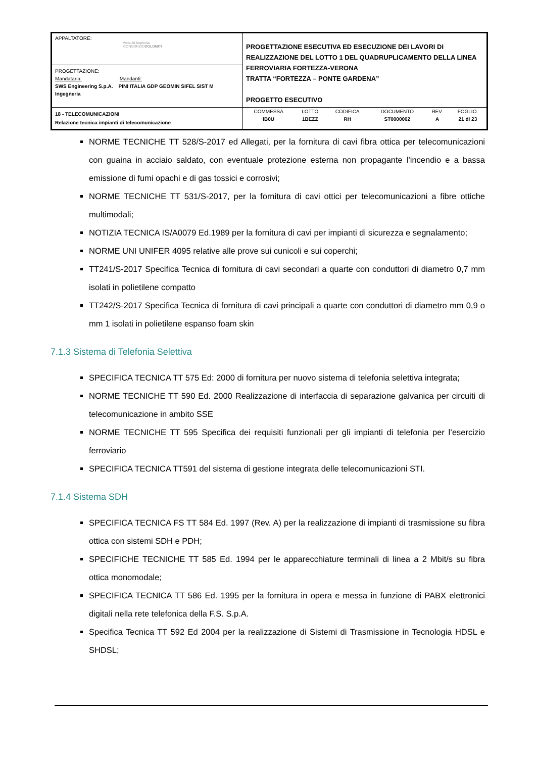| APPALTATORE: webuild Implenia CONSORZIO DOLOMITI | PROGETTAZIONE ESECUTIVA ED ESECUZIONE DEI LAVORI DI REALIZZAZIONE DEL LOTTO 1 DEL QUADRUPLICAMENTO DELLA LINEA FERROVIARIA FORTEZZA-VERONA TRATTA “FORTEZZA – PONTE GARDENA” PROGETTO ESECUTIVO |
| PROGETTAZIONE: Mandataria: Mandanti: SWS Engineering S.p.A. PINI ITALIA GDP GEOMIN SIFEL SIST M Ingegneria | |
| 18 - TELECOMUNICAZIONI Relazione tecnica impianti di telecomunicazione | / COMMESSA / LOTTO / CODIFICA / DOCUMENTO / REV. / FOGLIO. / / IB0U / 1BEZZ / RH / ST0000002 / A / 21 di 23 / |
NORME TECNICHE TT 528/S-2017 ed Allegati, per la fornitura di cavi fibra ottica per telecomunicazioni con guaina in acciaio saldato, con eventuale protezione esterna non propagante l'incendio e a bassa emissione di fumi opachi e di gas tossici e corrosivi;
NORME TECNICHE TT 531/S-2017, per la fornitura di cavi ottici per telecomunicazioni a fibre ottiche multimodali;
NOTIZIA TECNICA IS/A0079 Ed.1989 per la fornitura di cavi per impianti di sicurezza e segnalamento;
NORME UNI UNIFER 4095 relative alle prove sui cunicoli e sui coperchi;
TT241/S-2017 Specifica Tecnica di fornitura di cavi secondari a quarte con conduttori di diametro 0,7 mm isolati in polietilene compatto
TT242/S-2017 Specifica Tecnica di fornitura di cavi principali a quarte con conduttori di diametro mm 0,9 o mm 1 isolati in polietilene espanso foam skin
7.1.3 Sistema di Telefonia Selettiva
SPECIFICA TECNICA TT 575 Ed: 2000 di fornitura per nuovo sistema di telefonia selettiva integrata;
NORME TECNICHE TT 590 Ed. 2000 Realizzazione di interfaccia di separazione galvanica per circuiti di telecomunicazione in ambito SSE
NORME TECNICHE TT 595 Specifica dei requisiti funzionali per gli impianti di telefonia per l’esercizio ferroviario
SPECIFICA TECNICA TT591 del sistema di gestione integrata delle telecomunicazioni STI.
7.1.4 Sistema SDH
SPECIFICA TECNICA FS TT 584 Ed. 1997 (Rev. A) per la realizzazione di impianti di trasmissione su fibra ottica con sistemi SDH e PDH;
SPECIFICHE TECNICHE TT 585 Ed. 1994 per le apparecchiature terminali di linea a 2 Mbit/s su fibra ottica monomodale;
SPECIFICA TECNICA TT 586 Ed. 1995 per la fornitura in opera e messa in funzione di PABX elettronici digitali nella rete telefonica della F.S. S.p.A.
Specifica Tecnica TT 592 Ed 2004 per la realizzazione di Sistemi di Trasmissione in Tecnologia HDSL e SHDSL;